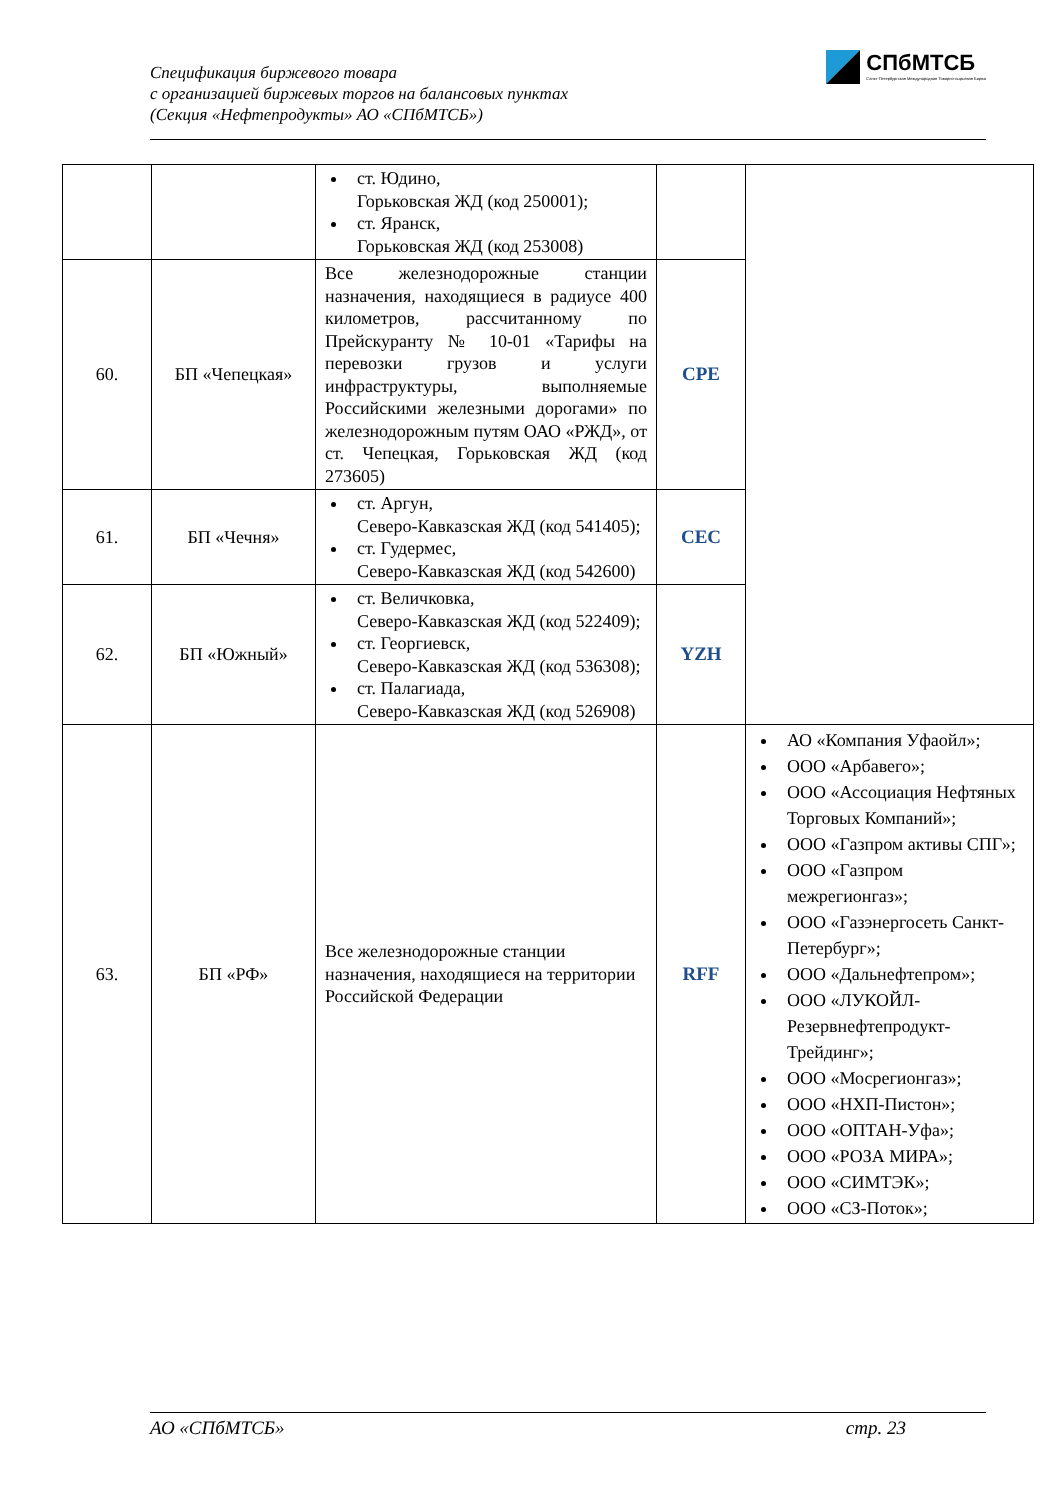Спецификация биржевого товара
с организацией биржевых торгов на балансовых пунктах
(Секция «Нефтепродукты» АО «СПбМТСБ»)
СПбМТСБ
Санкт-Петербургская Международная Товарно-сырьевая Биржа
| | | ст. Юдино, Горьковская ЖД (код 250001); ст. Яранск, Горьковская ЖД (код 253008) | | |
| 60. | БП «Чепецкая» | Все железнодорожные станции назначения, находящиеся в радиусе 400 километров, рассчитанному по Прейскуранту № 10-01 «Тарифы на перевозки грузов и услуги инфраструктуры, выполняемые Российскими железными дорогами» по железнодорожным путям ОАО «РЖД», от ст. Чепецкая, Горьковская ЖД (код 273605) | CPE | |
| 61. | БП «Чечня» | ст. Аргун, Северо-Кавказская ЖД (код 541405); ст. Гудермес, Северо-Кавказская ЖД (код 542600) | CEC | |
| 62. | БП «Южный» | ст. Величковка, Северо-Кавказская ЖД (код 522409); ст. Георгиевск, Северо-Кавказская ЖД (код 536308); ст. Палагиада, Северо-Кавказская ЖД (код 526908) | YZH | |
| 63. | БП «РФ» | Все железнодорожные станции назначения, находящиеся на территории Российской Федерации | RFF | АО «Компания Уфаойл»; ООО «Арбавего»; ООО «Ассоциация Нефтяных Торговых Компаний»; ООО «Газпром активы СПГ»; ООО «Газпром межрегионгаз»; ООО «Газэнергосеть Санкт-Петербург»; ООО «Дальнефтепром»; ООО «ЛУКОЙЛ-Резервнефтепродукт-Трейдинг»; ООО «Мосрегионгаз»; ООО «НХП-Пистон»; ООО «ОПТАН-Уфа»; ООО «РОЗА МИРА»; ООО «СИМТЭК»; ООО «СЗ-Поток»; |
АО «СПбМТСБ» стр. 23